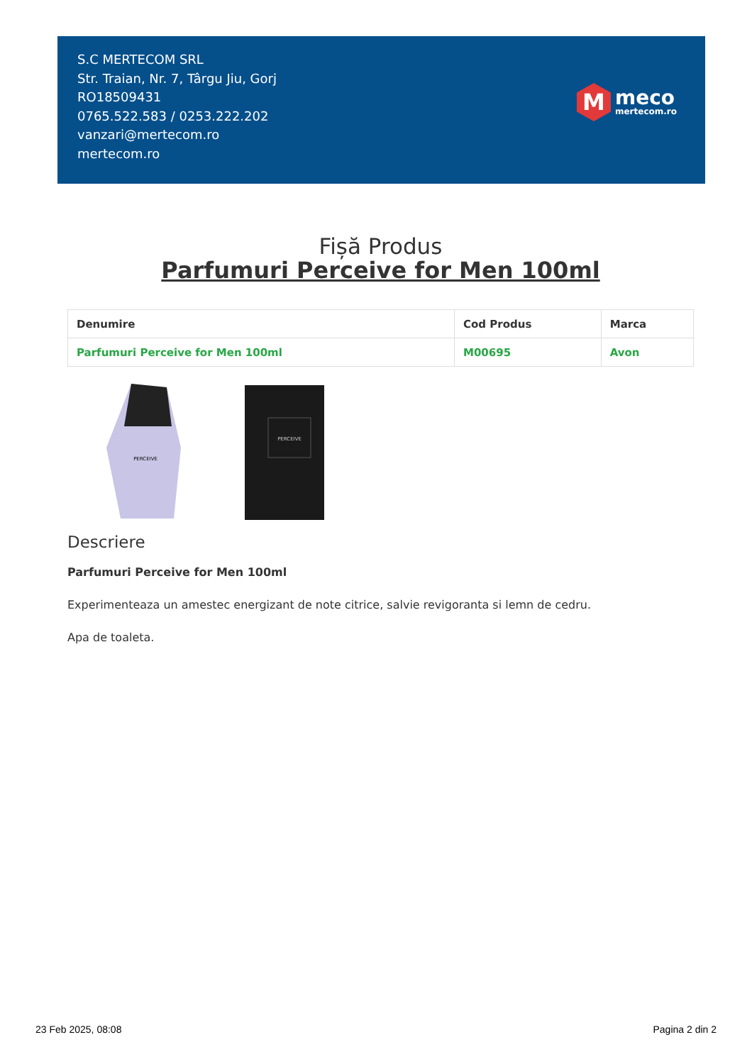S.C MERTECOM SRL
Str. Traian, Nr. 7, Târgu Jiu, Gorj
RO18509431
0765.522.583 / 0253.222.202
vanzari@mertecom.ro
mertecom.ro
M
meco
mertecom.ro
Fișă Produs
Parfumuri Perceive for Men 100ml
| Denumire | Cod Produs | Marca |
| --- | --- | --- |
| Parfumuri Perceive for Men 100ml | M00695 | Avon |
PERCEIVE
PERCEIVE
Descriere
Parfumuri Perceive for Men 100ml
Experimenteaza un amestec energizant de note citrice, salvie revigoranta si lemn de cedru.
Apa de toaleta.
23 Feb 2025, 08:08 Pagina 2 din 2